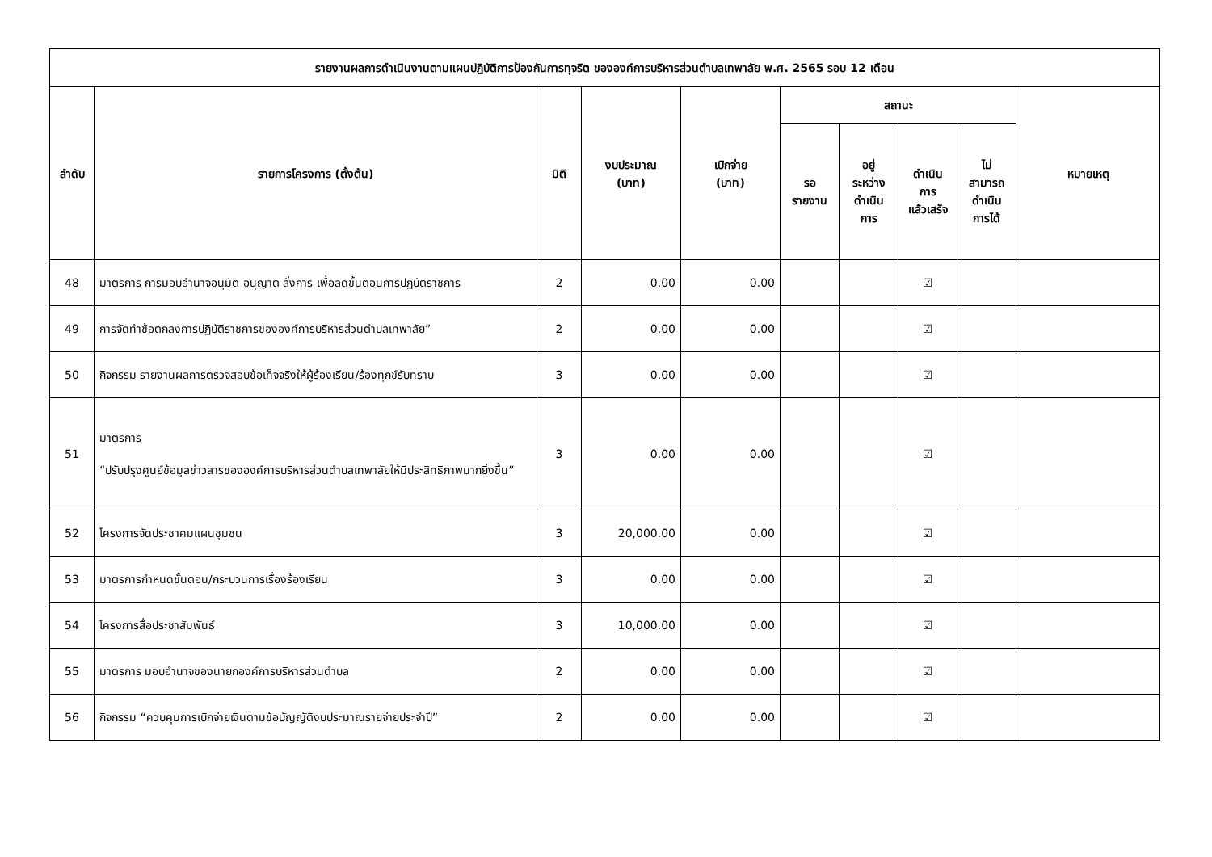| รายงานผลการดำเนินงานตามแผนปฏิบัติการป้องกันการทุจริต ขององค์การบริหารส่วนตำบลเทพาลัย พ.ศ. 2565 รอบ 12 เดือน | | | | | | | | | |
| --- | --- | --- | --- | --- | --- | --- | --- | --- | --- |
| ลำดับ | รายการโครงการ (ตั้งต้น) | มิติ | งบประมาณ (บาท) | เบิกจ่าย (บาท) | สถานะ | | | | หมายเหตุ |
| | | | | | รอ รายงาน | อยู่ ระหว่าง ดำเนิน การ | ดำเนิน การ แล้วเสร็จ | ไม่ สามารถ ดำเนิน การได้ | |
| 48 | มาตรการ การมอบอำนาจอนุมัติ อนุญาต สั่งการ เพื่อลดขั้นตอนการปฏิบัติราชการ | 2 | 0.00 | 0.00 | | | ☑ | | |
| 49 | การจัดทำข้อตกลงการปฏิบัติราชการขององค์การบริหารส่วนตำบลเทพาลัย” | 2 | 0.00 | 0.00 | | | ☑ | | |
| 50 | กิจกรรม รายงานผลการตรวจสอบข้อเท็จจริงให้ผู้ร้องเรียน/ร้องทุกข์รับทราบ | 3 | 0.00 | 0.00 | | | ☑ | | |
| 51 | มาตรการ “ปรับปรุงศูนย์ข้อมูลข่าวสารขององค์การบริหารส่วนตำบลเทพาลัยให้มีประสิทธิภาพมากยิ่งขึ้น” | 3 | 0.00 | 0.00 | | | ☑ | | |
| 52 | โครงการจัดประชาคมแผนชุมชน | 3 | 20,000.00 | 0.00 | | | ☑ | | |
| 53 | มาตรการกำหนดขั้นตอน/กระบวนการเรื่องร้องเรียน | 3 | 0.00 | 0.00 | | | ☑ | | |
| 54 | โครงการสื่อประชาสัมพันธ์ | 3 | 10,000.00 | 0.00 | | | ☑ | | |
| 55 | มาตรการ มอบอำนาจของนายกองค์การบริหารส่วนตำบล | 2 | 0.00 | 0.00 | | | ☑ | | |
| 56 | กิจกรรม “ควบคุมการเบิกจ่ายเงินตามข้อบัญญัติงบประมาณรายจ่ายประจำปี” | 2 | 0.00 | 0.00 | | | ☑ | | |